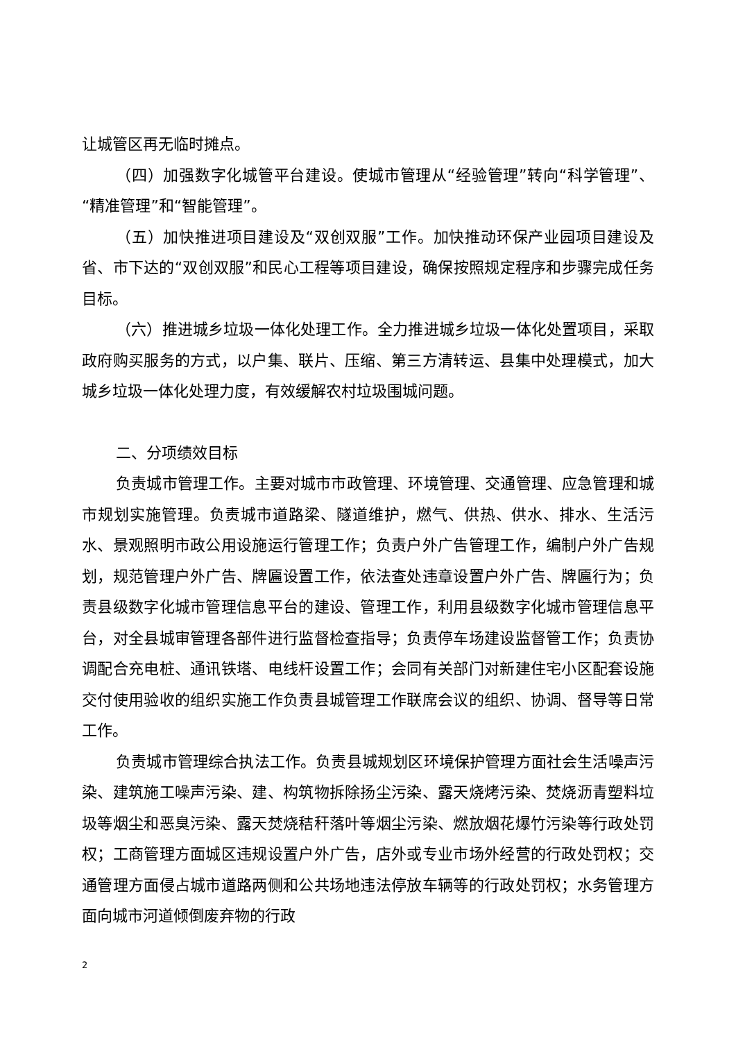让城管区再无临时摊点。
（四）加强数字化城管平台建设。使城市管理从“经验管理”转向“科学管理”、“精准管理”和“智能管理”。
（五）加快推进项目建设及“双创双服”工作。加快推动环保产业园项目建设及省、市下达的“双创双服”和民心工程等项目建设，确保按照规定程序和步骤完成任务目标。
（六）推进城乡垃圾一体化处理工作。全力推进城乡垃圾一体化处置项目，采取政府购买服务的方式，以户集、联片、压缩、第三方清转运、县集中处理模式，加大城乡垃圾一体化处理力度，有效缓解农村垃圾围城问题。
二、分项绩效目标
负责城市管理工作。主要对城市市政管理、环境管理、交通管理、应急管理和城市规划实施管理。负责城市道路梁、隧道维护，燃气、供热、供水、排水、生活污水、景观照明市政公用设施运行管理工作；负责户外广告管理工作，编制户外广告规划，规范管理户外广告、牌匾设置工作，依法查处违章设置户外广告、牌匾行为；负责县级数字化城市管理信息平台的建设、管理工作，利用县级数字化城市管理信息平台，对全县城审管理各部件进行监督检查指导；负责停车场建设监督管工作；负责协调配合充电桩、通讯铁塔、电线杆设置工作；会同有关部门对新建住宅小区配套设施交付使用验收的组织实施工作负责县城管理工作联席会议的组织、协调、督导等日常工作。
负责城市管理综合执法工作。负责县城规划区环境保护管理方面社会生活噪声污染、建筑施工噪声污染、建、构筑物拆除扬尘污染、露天烧烤污染、焚烧沥青塑料垃圾等烟尘和恶臭污染、露天焚烧秸秆落叶等烟尘污染、燃放烟花爆竹污染等行政处罚权；工商管理方面城区违规设置户外广告，店外或专业市场外经营的行政处罚权；交通管理方面侵占城市道路两侧和公共场地违法停放车辆等的行政处罚权；水务管理方面向城市河道倾倒废弃物的行政
2